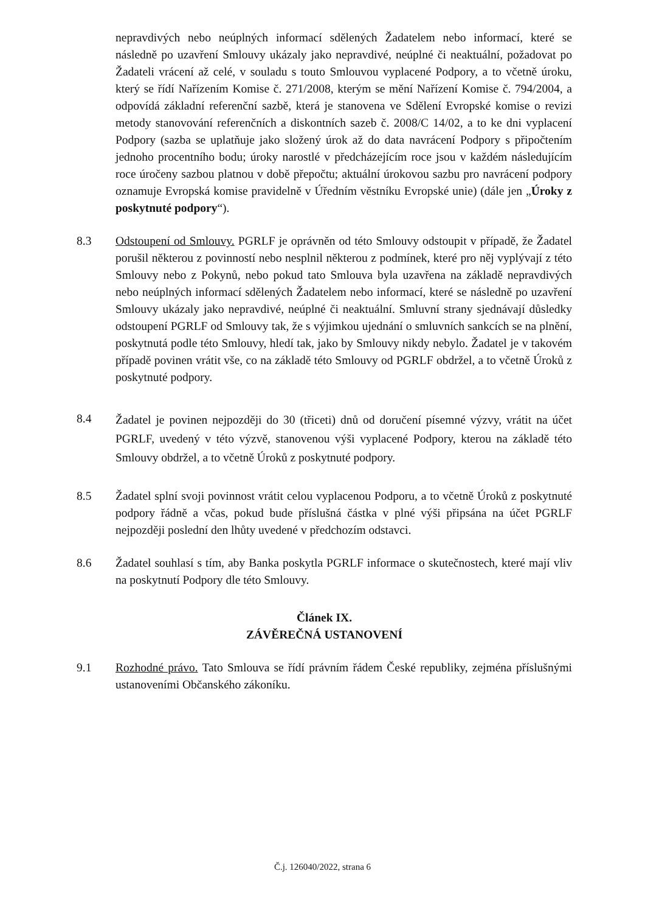nepravdivých nebo neúplných informací sdělených Žadatelem nebo informací, které se následně po uzavření Smlouvy ukázaly jako nepravdivé, neúplné či neaktuální, požadovat po Žadateli vrácení až celé, v souladu s touto Smlouvou vyplacené Podpory, a to včetně úroku, který se řídí Nařízením Komise č. 271/2008, kterým se mění Nařízení Komise č. 794/2004, a odpovídá základní referenční sazbě, která je stanovena ve Sdělení Evropské komise o revizi metody stanovování referenčních a diskontních sazeb č. 2008/C 14/02, a to ke dni vyplacení Podpory (sazba se uplatňuje jako složený úrok až do data navrácení Podpory s připočtením jednoho procentního bodu; úroky narostlé v předcházejícím roce jsou v každém následujícím roce úročeny sazbou platnou v době přepočtu; aktuální úrokovou sazbu pro navrácení podpory oznamuje Evropská komise pravidelně v Úředním věstníku Evropské unie) (dále jen „Úroky z poskytnuté podpory“).
8.3 Odstoupení od Smlouvy. PGRLF je oprávněn od této Smlouvy odstoupit v případě, že Žadatel porušil některou z povinností nebo nesplnil některou z podmínek, které pro něj vyplývají z této Smlouvy nebo z Pokynů, nebo pokud tato Smlouva byla uzavřena na základě nepravdivých nebo neúplných informací sdělených Žadatelem nebo informací, které se následně po uzavření Smlouvy ukázaly jako nepravdivé, neúplné či neaktuální. Smluvní strany sjednávají důsledky odstoupení PGRLF od Smlouvy tak, že s výjimkou ujednání o smluvních sankcích se na plnění, poskytnutá podle této Smlouvy, hledí tak, jako by Smlouvy nikdy nebylo. Žadatel je v takovém případě povinen vrátit vše, co na základě této Smlouvy od PGRLF obdržel, a to včetně Úroků z poskytnuté podpory.
8.4
Žadatel je povinen nejpozději do 30 (třiceti) dnů od doručení písemné výzvy, vrátit na účet PGRLF, uvedený v této výzvě, stanovenou výši vyplacené Podpory, kterou na základě této Smlouvy obdržel, a to včetně Úroků z poskytnuté podpory.
8.5 Žadatel splní svoji povinnost vrátit celou vyplacenou Podporu, a to včetně Úroků z poskytnuté podpory řádně a včas, pokud bude příslušná částka v plné výši připsána na účet PGRLF nejpozději poslední den lhůty uvedené v předchozím odstavci.
8.6 Žadatel souhlasí s tím, aby Banka poskytla PGRLF informace o skutečnostech, které mají vliv na poskytnutí Podpory dle této Smlouvy.
Článek IX.
ZÁVĚREČNÁ USTANOVENÍ
9.1 Rozhodné právo. Tato Smlouva se řídí právním řádem České republiky, zejména příslušnými ustanoveními Občanského zákoníku.
Č.j. 126040/2022, strana 6